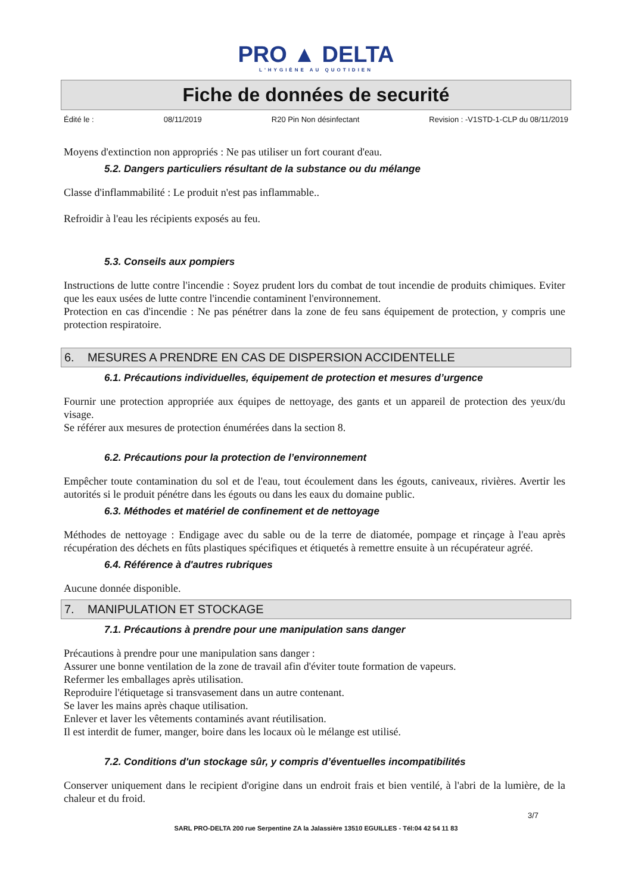PRO ▲ DELTA
L'HYGIÈNE AU QUOTIDIEN
Fiche de données de securité
Édité le : 08/11/2019 R20 Pin Non désinfectant Revision : -V1STD-1-CLP du 08/11/2019
Moyens d'extinction non appropriés : Ne pas utiliser un fort courant d'eau.
5.2. Dangers particuliers résultant de la substance ou du mélange
Classe d'inflammabilité : Le produit n'est pas inflammable..
Refroidir à l'eau les récipients exposés au feu.
5.3. Conseils aux pompiers
Instructions de lutte contre l'incendie : Soyez prudent lors du combat de tout incendie de produits chimiques. Eviter que les eaux usées de lutte contre l'incendie contaminent l'environnement.
Protection en cas d'incendie : Ne pas pénétrer dans la zone de feu sans équipement de protection, y compris une protection respiratoire.
6. MESURES A PRENDRE EN CAS DE DISPERSION ACCIDENTELLE
6.1. Précautions individuelles, équipement de protection et mesures d’urgence
Fournir une protection appropriée aux équipes de nettoyage, des gants et un appareil de protection des yeux/du visage.
Se référer aux mesures de protection énumérées dans la section 8.
6.2. Précautions pour la protection de l’environnement
Empêcher toute contamination du sol et de l'eau, tout écoulement dans les égouts, caniveaux, rivières. Avertir les autorités si le produit pénétre dans les égouts ou dans les eaux du domaine public.
6.3. Méthodes et matériel de confinement et de nettoyage
Méthodes de nettoyage : Endigage avec du sable ou de la terre de diatomée, pompage et rinçage à l'eau après récupération des déchets en fûts plastiques spécifiques et étiquetés à remettre ensuite à un récupérateur agréé.
6.4. Référence à d'autres rubriques
Aucune donnée disponible.
7. MANIPULATION ET STOCKAGE
7.1. Précautions à prendre pour une manipulation sans danger
Précautions à prendre pour une manipulation sans danger :
Assurer une bonne ventilation de la zone de travail afin d'éviter toute formation de vapeurs.
Refermer les emballages après utilisation.
Reproduire l'étiquetage si transvasement dans un autre contenant.
Se laver les mains après chaque utilisation.
Enlever et laver les vêtements contaminés avant réutilisation.
Il est interdit de fumer, manger, boire dans les locaux où le mélange est utilisé.
7.2. Conditions d'un stockage sûr, y compris d’éventuelles incompatibilités
Conserver uniquement dans le recipient d'origine dans un endroit frais et bien ventilé, à l'abri de la lumière, de la chaleur et du froid.
3/7
SARL PRO-DELTA 200 rue Serpentine ZA la Jalassière 13510 EGUILLES - Tél:04 42 54 11 83